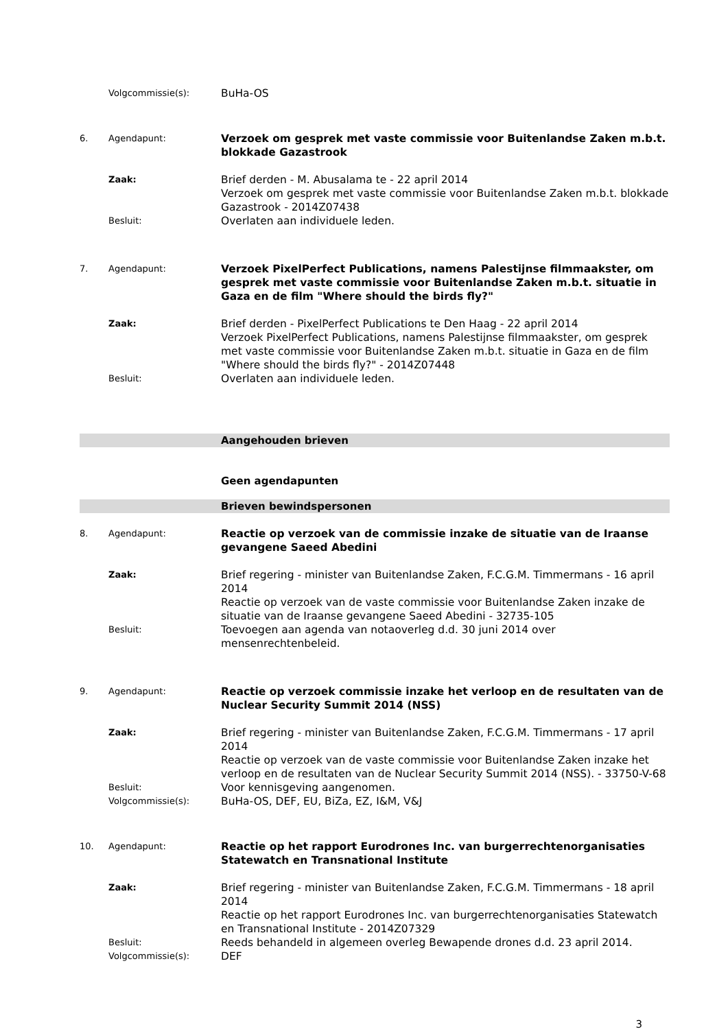Volgcommissie(s):
BuHa-OS
6. Agendapunt:
Verzoek om gesprek met vaste commissie voor Buitenlandse Zaken m.b.t. blokkade Gazastrook
Zaak:
Brief derden - M. Abusalama te - 22 april 2014
Verzoek om gesprek met vaste commissie voor Buitenlandse Zaken m.b.t. blokkade Gazastrook - 2014Z07438
Besluit:
Overlaten aan individuele leden.
7. Agendapunt:
Verzoek PixelPerfect Publications, namens Palestijnse filmmaakster, om gesprek met vaste commissie voor Buitenlandse Zaken m.b.t. situatie in Gaza en de film "Where should the birds fly?"
Zaak:
Brief derden - PixelPerfect Publications te Den Haag - 22 april 2014
Verzoek PixelPerfect Publications, namens Palestijnse filmmaakster, om gesprek met vaste commissie voor Buitenlandse Zaken m.b.t. situatie in Gaza en de film "Where should the birds fly?" - 2014Z07448
Besluit:
Overlaten aan individuele leden.
Aangehouden brieven
Geen agendapunten
Brieven bewindspersonen
8. Agendapunt:
Reactie op verzoek van de commissie inzake de situatie van de Iraanse gevangene Saeed Abedini
Zaak:
Brief regering - minister van Buitenlandse Zaken, F.C.G.M. Timmermans - 16 april 2014
Reactie op verzoek van de vaste commissie voor Buitenlandse Zaken inzake de situatie van de Iraanse gevangene Saeed Abedini - 32735-105
Besluit:
Toevoegen aan agenda van notaoverleg d.d. 30 juni 2014 over mensenrechtenbeleid.
9. Agendapunt:
Reactie op verzoek commissie inzake het verloop en de resultaten van de Nuclear Security Summit 2014 (NSS)
Zaak:
Brief regering - minister van Buitenlandse Zaken, F.C.G.M. Timmermans - 17 april 2014
Reactie op verzoek van de vaste commissie voor Buitenlandse Zaken inzake het verloop en de resultaten van de Nuclear Security Summit 2014 (NSS). - 33750-V-68
Besluit:
Voor kennisgeving aangenomen.
Volgcommissie(s):
BuHa-OS, DEF, EU, BiZa, EZ, I&M, V&J
10. Agendapunt:
Reactie op het rapport Eurodrones Inc. van burgerrechtenorganisaties Statewatch en Transnational Institute
Zaak:
Brief regering - minister van Buitenlandse Zaken, F.C.G.M. Timmermans - 18 april 2014
Reactie op het rapport Eurodrones Inc. van burgerrechtenorganisaties Statewatch en Transnational Institute - 2014Z07329
Besluit:
Reeds behandeld in algemeen overleg Bewapende drones d.d. 23 april 2014.
Volgcommissie(s):
DEF
3